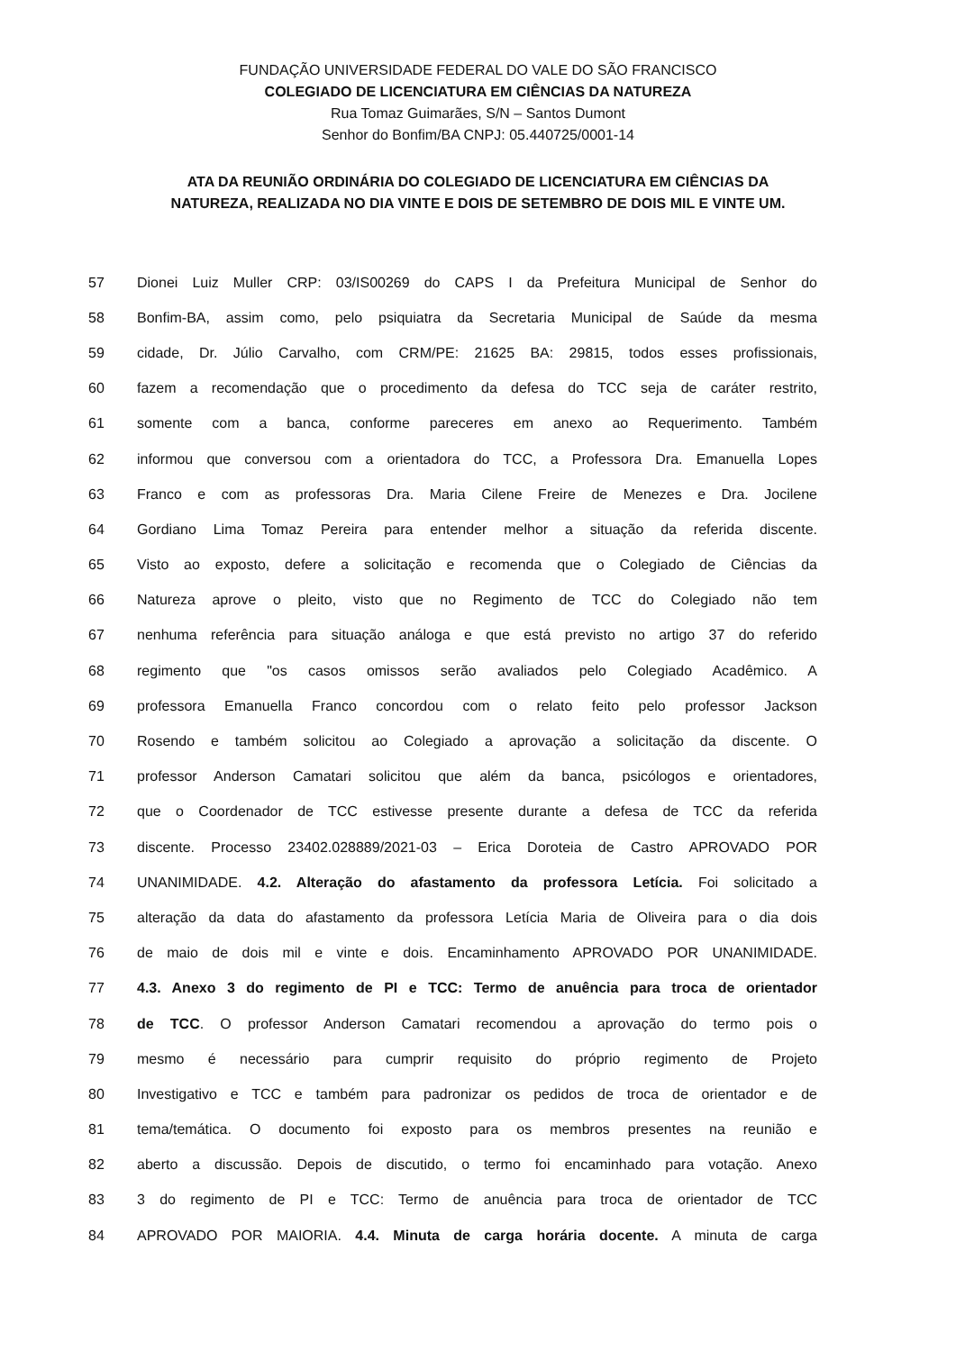FUNDAÇÃO UNIVERSIDADE FEDERAL DO VALE DO SÃO FRANCISCO
COLEGIADO DE LICENCIATURA EM CIÊNCIAS DA NATUREZA
Rua Tomaz Guimarães, S/N – Santos Dumont
Senhor do Bonfim/BA CNPJ: 05.440725/0001-14
ATA DA REUNIÃO ORDINÁRIA DO COLEGIADO DE LICENCIATURA EM CIÊNCIAS DA
NATUREZA, REALIZADA NO DIA VINTE E DOIS DE SETEMBRO DE DOIS MIL E VINTE UM.
57 Dionei Luiz Muller CRP: 03/IS00269 do CAPS I da Prefeitura Municipal de Senhor do
58 Bonfim-BA, assim como, pelo psiquiatra da Secretaria Municipal de Saúde da mesma
59 cidade, Dr. Júlio Carvalho, com CRM/PE: 21625 BA: 29815, todos esses profissionais,
60 fazem a recomendação que o procedimento da defesa do TCC seja de caráter restrito,
61 somente com a banca, conforme pareceres em anexo ao Requerimento. Também
62 informou que conversou com a orientadora do TCC, a Professora Dra. Emanuella Lopes
63 Franco e com as professoras Dra. Maria Cilene Freire de Menezes e Dra. Jocilene
64 Gordiano Lima Tomaz Pereira para entender melhor a situação da referida discente.
65 Visto ao exposto, defere a solicitação e recomenda que o Colegiado de Ciências da
66 Natureza aprove o pleito, visto que no Regimento de TCC do Colegiado não tem
67 nenhuma referência para situação análoga e que está previsto no artigo 37 do referido
68 regimento que "os casos omissos serão avaliados pelo Colegiado Acadêmico. A
69 professora Emanuella Franco concordou com o relato feito pelo professor Jackson
70 Rosendo e também solicitou ao Colegiado a aprovação a solicitação da discente. O
71 professor Anderson Camatari solicitou que além da banca, psicólogos e orientadores,
72 que o Coordenador de TCC estivesse presente durante a defesa de TCC da referida
73 discente. Processo 23402.028889/2021-03 – Erica Doroteia de Castro APROVADO POR
74 UNANIMIDADE. 4.2. Alteração do afastamento da professora Letícia. Foi solicitado a
75 alteração da data do afastamento da professora Letícia Maria de Oliveira para o dia dois
76 de maio de dois mil e vinte e dois. Encaminhamento APROVADO POR UNANIMIDADE.
77 4.3. Anexo 3 do regimento de PI e TCC: Termo de anuência para troca de orientador
78 de TCC. O professor Anderson Camatari recomendou a aprovação do termo pois o
79 mesmo é necessário para cumprir requisito do próprio regimento de Projeto
80 Investigativo e TCC e também para padronizar os pedidos de troca de orientador e de
81 tema/temática. O documento foi exposto para os membros presentes na reunião e
82 aberto a discussão. Depois de discutido, o termo foi encaminhado para votação. Anexo
83 3 do regimento de PI e TCC: Termo de anuência para troca de orientador de TCC
84 APROVADO POR MAIORIA. 4.4. Minuta de carga horária docente. A minuta de carga